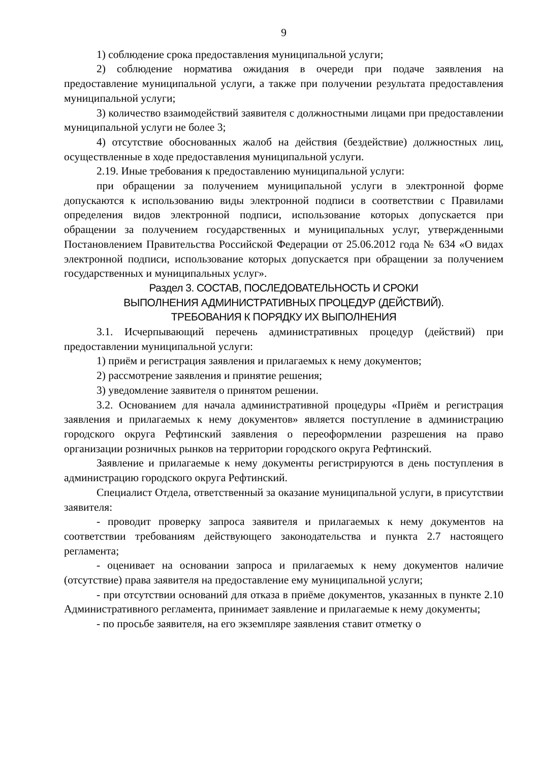9
1) соблюдение срока предоставления муниципальной услуги;
2) соблюдение норматива ожидания в очереди при подаче заявления на предоставление муниципальной услуги, а также при получении результата предоставления муниципальной услуги;
3) количество взаимодействий заявителя с должностными лицами при предоставлении муниципальной услуги не более 3;
4) отсутствие обоснованных жалоб на действия (бездействие) должностных лиц, осуществленные в ходе предоставления муниципальной услуги.
2.19. Иные требования к предоставлению муниципальной услуги:
при обращении за получением муниципальной услуги в электронной форме допускаются к использованию виды электронной подписи в соответствии с Правилами определения видов электронной подписи, использование которых допускается при обращении за получением государственных и муниципальных услуг, утвержденными Постановлением Правительства Российской Федерации от 25.06.2012 года № 634 «О видах электронной подписи, использование которых допускается при обращении за получением государственных и муниципальных услуг».
Раздел 3. СОСТАВ, ПОСЛЕДОВАТЕЛЬНОСТЬ И СРОКИ
ВЫПОЛНЕНИЯ АДМИНИСТРАТИВНЫХ ПРОЦЕДУР (ДЕЙСТВИЙ).
ТРЕБОВАНИЯ К ПОРЯДКУ ИХ ВЫПОЛНЕНИЯ
3.1. Исчерпывающий перечень административных процедур (действий) при предоставлении муниципальной услуги:
1) приём и регистрация заявления и прилагаемых к нему документов;
2) рассмотрение заявления и принятие решения;
3) уведомление заявителя о принятом решении.
3.2. Основанием для начала административной процедуры «Приём и регистрация заявления и прилагаемых к нему документов» является поступление в администрацию городского округа Рефтинский заявления о переоформлении разрешения на право организации розничных рынков на территории городского округа Рефтинский.
Заявление и прилагаемые к нему документы регистрируются в день поступления в администрацию городского округа Рефтинский.
Специалист Отдела, ответственный за оказание муниципальной услуги, в присутствии заявителя:
- проводит проверку запроса заявителя и прилагаемых к нему документов на соответствии требованиям действующего законодательства и пункта 2.7 настоящего регламента;
- оценивает на основании запроса и прилагаемых к нему документов наличие (отсутствие) права заявителя на предоставление ему муниципальной услуги;
- при отсутствии оснований для отказа в приёме документов, указанных в пункте 2.10 Административного регламента, принимает заявление и прилагаемые к нему документы;
- по просьбе заявителя, на его экземпляре заявления ставит отметку о